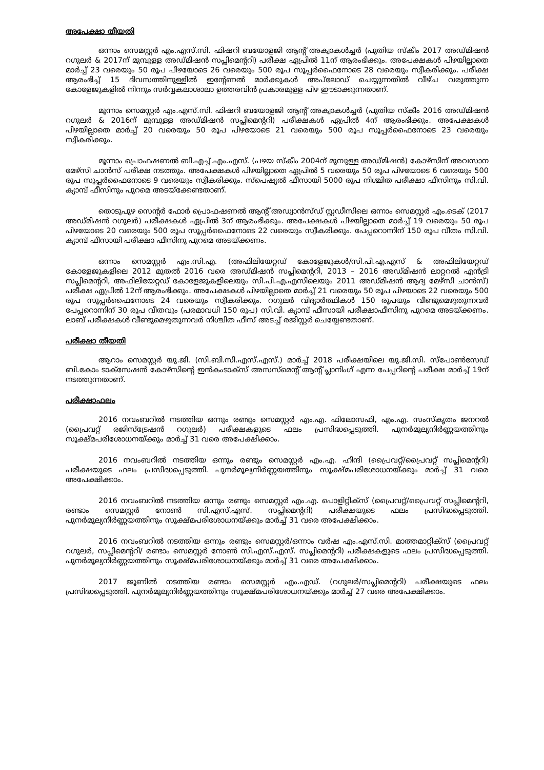അപേക്ഷാ തീയതി
ഒന്നാം സെമസ്റ്റർ എം.എസ്.സി. ഫിഷറി ബയോളജി ആന്റ് അക്വാകൾച്ചർ (പുതിയ സ്കീം 2017 അഡ്മിഷൻ റഗുലർ & 2017ന് മുമ്പുള്ള അഡ്മിഷൻ സപ്ലിമെന്ററി) പരീക്ഷ ഏപ്രിൽ 11ന് ആരംഭിക്കും. അപേക്ഷകൾ പിഴയില്ലാതെ മാർച്ച് 23 വരെയും 50 രൂപ പിഴയോടെ 26 വരെയും 500 രൂപ സൂപ്പർഫൈനോടെ 28 വരെയും സ്വീകരിക്കും. പരീക്ഷ ആരംഭിച്ച് 15 ദിവസത്തിനുള്ളിൽ ഇന്റേണൽ മാർക്കുകൾ അപ്‌ലോഡ് ചെയ്യുന്നതിൽ വീഴ്ച വരുത്തുന്ന കോളേജുകളിൽ നിന്നും സർവ്വകലാശാലാ ഉത്തരവിൻ പ്രകാരമുള്ള പിഴ ഈടാക്കുന്നതാണ്.
മൂന്നാം സെമസ്റ്റർ എം.എസ്.സി. ഫിഷറി ബയോളജി ആന്റ് അക്വാകൾച്ചർ (പുതിയ സ്കീം 2016 അഡ്മിഷൻ റഗുലർ & 2016ന് മുമ്പുള്ള അഡ്മിഷൻ സപ്ലിമെന്ററി) പരീക്ഷകൾ ഏപ്രിൽ 4ന് ആരംഭിക്കും. അപേക്ഷകൾ പിഴയില്ലാതെ മാർച്ച് 20 വരെയും 50 രൂപ പിഴയോടെ 21 വരെയും 500 രൂപ സൂപ്പർഫൈനോടെ 23 വരെയും സ്വീകരിക്കും.
മൂന്നാം പ്രൊഫഷണൽ ബി.എച്ച്.എം.എസ്. (പഴയ സ്കീം 2004ന് മുമ്പുള്ള അഡ്മിഷൻ) കോഴ്സിന് അവസാന മേഴ്സി ചാൻസ് പരീക്ഷ നടത്തും. അപേക്ഷകൾ പിഴയില്ലാതെ ഏപ്രിൽ 5 വരെയും 50 രൂപ പിഴയോടെ 6 വരെയും 500 രൂപ സൂപ്പർഫൈനോടെ 9 വരെയും സ്വീകരിക്കും. സ്പെഷ്യൽ ഫീസായി 5000 രൂപ നിശ്ചിത പരീക്ഷാ ഫീസിനും സി.വി. ക്യാമ്പ് ഫീസിനും പുറമെ അടയ്ക്കേണ്ടതാണ്.
തൊടുപുഴ സെന്റർ ഫോർ പ്രൊഫഷണൽ ആന്റ് അഡ്വാൻസ്ഡ് സ്റ്റഡീസിലെ ഒന്നാം സെമസ്റ്റർ എം.ടെക് (2017 അഡ്മിഷൻ റഗുലർ) പരീക്ഷകൾ ഏപ്രിൽ 3ന് ആരംഭിക്കും. അപേക്ഷകൾ പിഴയില്ലാതെ മാർച്ച് 19 വരെയും 50 രൂപ പിഴയോടെ 20 വരെയും 500 രൂപ സൂപ്പർഫൈനോടെ 22 വരെയും സ്വീകരിക്കും. പേപ്പറൊന്നിന് 150 രൂപ വീതം സി.വി. ക്യാമ്പ് ഫീസായി പരീക്ഷാ ഫീസിനു പുറമെ അടയ്ക്കണം.
ഒന്നാം സെമസ്റ്റർ എം.സി.എ. (അഫിലിയേറ്റഡ് കോളേജുകൾ/സി.പി.എ.എസ് & അഫിലിയേറ്റഡ് കോളേജുകളിലെ 2012 മുതൽ 2016 വരെ അഡ്മിഷൻ സപ്ലിമെന്ററി, 2013 – 2016 അഡ്മിഷൻ ലാറ്ററൽ എൻട്രി സപ്ലിമെന്ററി, അഫിലിയേറ്റഡ് കോളേജുകളിലെയും സി.പി.എ.എസിലെയും 2011 അഡ്മിഷൻ ആദ്യ മേഴ്സി ചാൻസ്) പരീക്ഷ ഏപ്രിൽ 12ന് ആരംഭിക്കും. അപേക്ഷകൾ പിഴയില്ലാതെ മാർച്ച് 21 വരെയും 50 രൂപ പിഴയാടെ 22 വരെയും 500 രൂപ സൂപ്പർഫൈനോടെ 24 വരെയും സ്വീകരിക്കും. റഗുലർ വിദ്യാർത്ഥികൾ 150 രൂപയും വീണ്ടുമെഴുതുന്നവർ പേപ്പറൊന്നിന് 30 രൂപ വീതവും (പരമാവധി 150 രൂപ) സി.വി. ക്യാമ്പ് ഫീസായി പരീക്ഷാഫീസിനു പുറമെ അടയ്ക്കണം. ലാബ് പരീക്ഷകൾ വീണ്ടുമെഴുതുന്നവർ നിശ്ചിത ഫീസ് അടച്ച് രജിസ്റ്റർ ചെയ്യേണ്ടതാണ്.
പരീക്ഷാ തീയതി
ആറാം സെമസ്റ്റർ യു.ജി. (സി.ബി.സി.എസ്.എസ്.) മാർച്ച് 2018 പരീക്ഷയിലെ യു.ജി.സി. സ്പോൺസേഡ് ബി.കോം ടാക്സേഷൻ കോഴ്സിന്റെ ഇൻകംടാക്സ് അസസ്മെന്റ് ആന്റ് പ്ലാനിംഗ് എന്ന പേപ്പറിന്റെ പരീക്ഷ മാർച്ച് 19ന് നടത്തുന്നതാണ്.
പരീക്ഷാഫലം
2016 നവംബറിൽ നടത്തിയ ഒന്നും രണ്ടും സെമസ്റ്റർ എം.എ. ഫിലോസഫി, എം.എ. സംസ്കൃതം ജനറൽ (പ്രൈവറ്റ് രജിസ്ട്രേഷൻ റഗുലർ) പരീക്ഷകളുടെ ഫലം പ്രസിദ്ധപ്പെടുത്തി. പുനർമൂല്യനിർണ്ണയത്തിനും സൂക്ഷ്മപരിശോധനയ്ക്കും മാർച്ച് 31 വരെ അപേക്ഷിക്കാം.
2016 നവംബറിൽ നടത്തിയ ഒന്നും രണ്ടും സെമസ്റ്റർ എം.എ. ഹിന്ദി (പ്രൈവറ്റ്/പ്രൈവറ്റ് സപ്ലിമെന്ററി) പരീക്ഷയുടെ ഫലം പ്രസിദ്ധപ്പെടുത്തി. പുനർമൂല്യനിർണ്ണയത്തിനും സൂക്ഷ്മപരിശോധനയ്ക്കും മാർച്ച് 31 വരെ അപേക്ഷിക്കാം.
2016 നവംബറിൽ നടത്തിയ ഒന്നും രണ്ടും സെമസ്റ്റർ എം.എ. പൊളിറ്റിക്സ് (പ്രൈവറ്റ്/പ്രൈവറ്റ് സപ്ലിമെന്ററി, രണ്ടാം സെമസ്റ്റർ നോൺ സി.എസ്.എസ്. സപ്ലിമെന്ററി) പരീക്ഷയുടെ ഫലം പ്രസിദ്ധപ്പെടുത്തി. പുനർമൂല്യനിർണ്ണയത്തിനും സൂക്ഷ്മപരിശോധനയ്ക്കും മാർച്ച് 31 വരെ അപേക്ഷിക്കാം.
2016 നവംബറിൽ നടത്തിയ ഒന്നും രണ്ടും സെമസ്റ്റർ/ഒന്നാം വർഷ എം.എസ്.സി. മാത്തമാറ്റിക്സ് (പ്രൈവറ്റ് റഗുലർ, സപ്ലിമെന്ററി/ രണ്ടാം സെമസ്റ്റർ നോൺ സി.എസ്.എസ്. സപ്ലിമെന്ററി) പരീക്ഷകളുടെ ഫലം പ്രസിദ്ധപ്പെടുത്തി. പുനർമൂല്യനിർണ്ണയത്തിനും സൂക്ഷ്മപരിശോധനയ്ക്കും മാർച്ച് 31 വരെ അപേക്ഷിക്കാം.
2017 ജൂണിൽ നടത്തിയ രണ്ടാം സെമസ്റ്റർ എം.എഡ്. (റഗുലർ/സപ്ലിമെന്ററി) പരീക്ഷയുടെ ഫലം പ്രസിദ്ധപ്പെടുത്തി. പുനർമൂല്യനിർണ്ണയത്തിനും സൂക്ഷ്മപരിശോധനയ്ക്കും മാർച്ച് 27 വരെ അപേക്ഷിക്കാം.